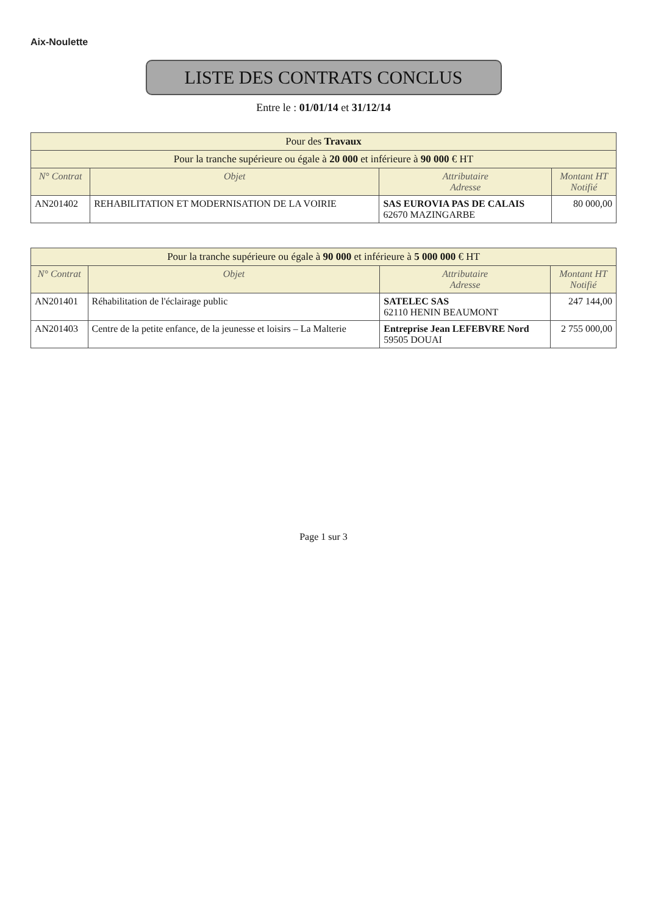Aix-Noulette
LISTE DES CONTRATS CONCLUS
Entre le : 01/01/14 et 31/12/14
| Pour des Travaux | | | |
| --- | --- | --- | --- |
| Pour la tranche supérieure ou égale à 20 000 et inférieure à 90 000 € HT | | | |
| N° Contrat | Objet | Attributaire Adresse | Montant HT Notifié |
| AN201402 | REHABILITATION ET MODERNISATION DE LA VOIRIE | SAS EUROVIA PAS DE CALAIS 62670 MAZINGARBE | 80 000,00 |
| Pour la tranche supérieure ou égale à 90 000 et inférieure à 5 000 000 € HT | | | |
| --- | --- | --- | --- |
| N° Contrat | Objet | Attributaire Adresse | Montant HT Notifié |
| AN201401 | Réhabilitation de l'éclairage public | SATELEC SAS 62110 HENIN BEAUMONT | 247 144,00 |
| AN201403 | Centre de la petite enfance, de la jeunesse et loisirs – La Malterie | Entreprise Jean LEFEBVRE Nord 59505 DOUAI | 2 755 000,00 |
Page 1 sur 3